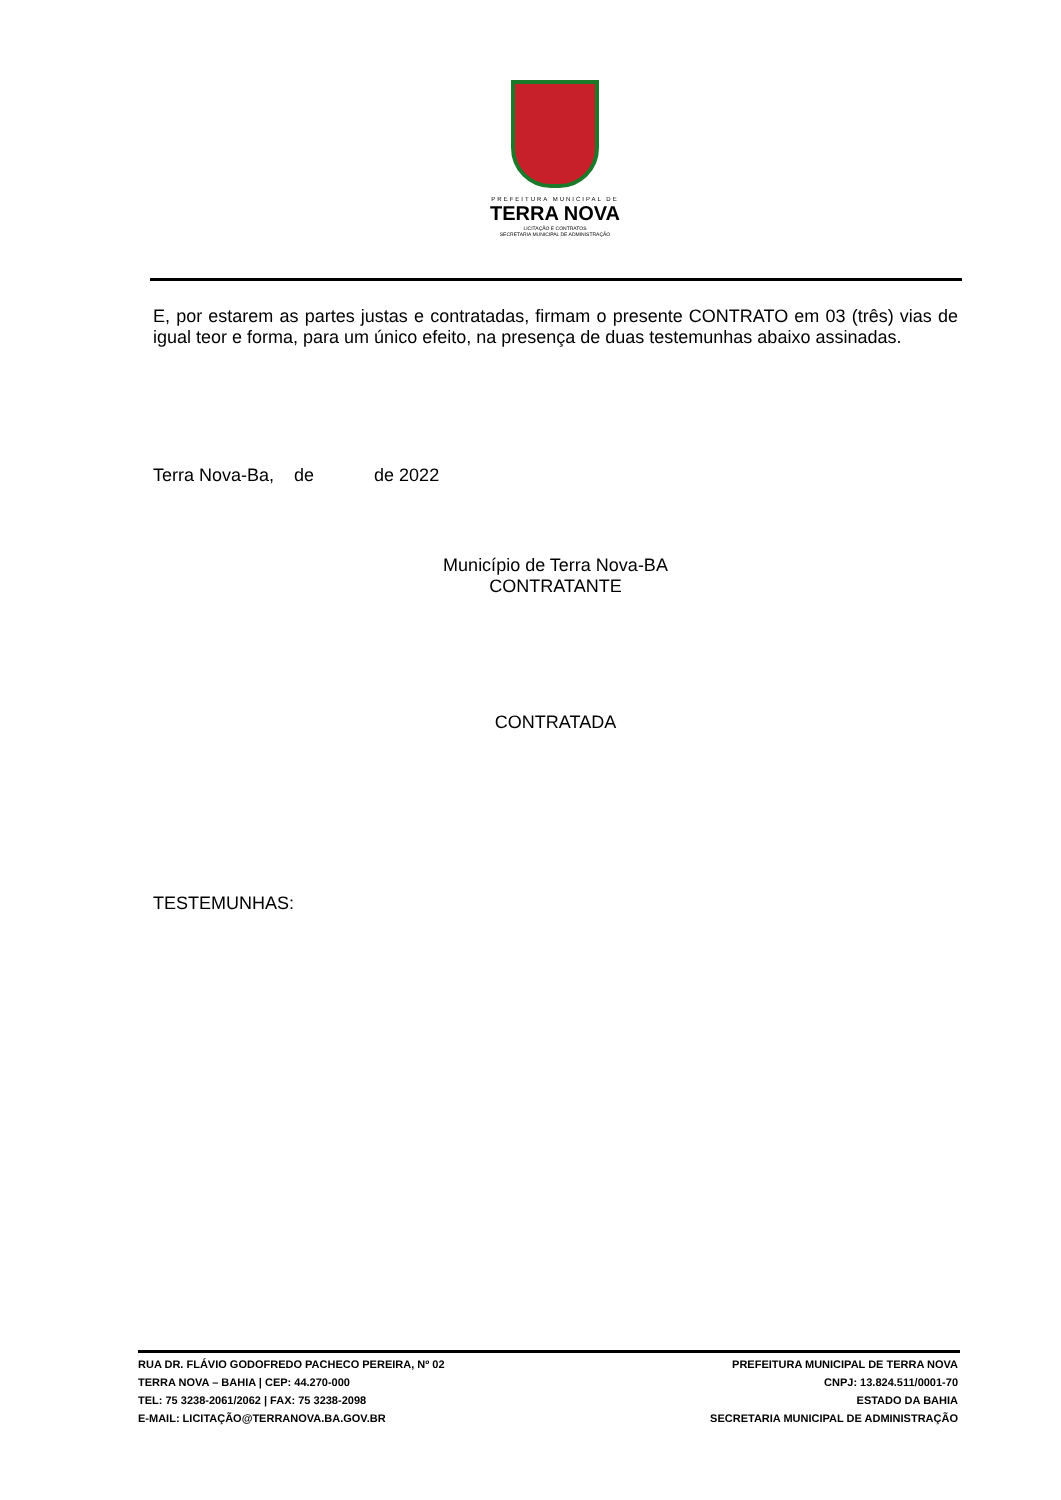PREFEITURA MUNICIPAL DE
TERRA NOVA
LICITAÇÃO E CONTRATOS
SECRETARIA MUNICIPAL DE ADMINISTRAÇÃO
E, por estarem as partes justas e contratadas, firmam o presente CONTRATO em 03 (três) vias de igual teor e forma, para um único efeito, na presença de duas testemunhas abaixo assinadas.
Terra Nova-Ba, de de 2022
Município de Terra Nova-BA
CONTRATANTE
CONTRATADA
TESTEMUNHAS:
RUA DR. FLÁVIO GODOFREDO PACHECO PEREIRA, Nº 02
TERRA NOVA – BAHIA | CEP: 44.270-000
TEL: 75 3238-2061/2062 | FAX: 75 3238-2098
E-MAIL: LICITAÇÃO@TERRANOVA.BA.GOV.BR
PREFEITURA MUNICIPAL DE TERRA NOVA
CNPJ: 13.824.511/0001-70
ESTADO DA BAHIA
SECRETARIA MUNICIPAL DE ADMINISTRAÇÃO